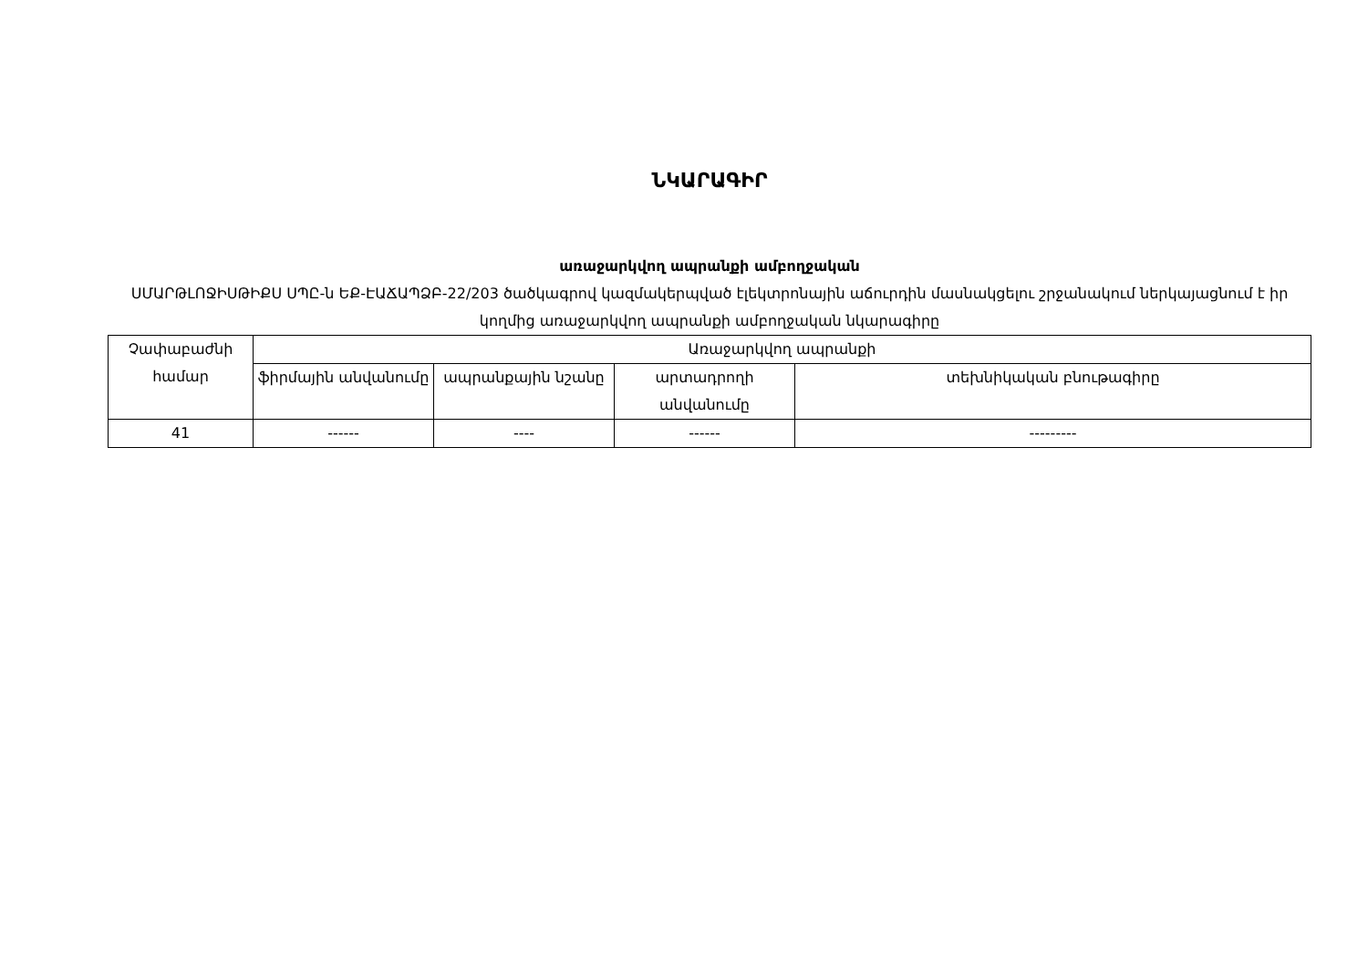ՆԿԱՐԱԳԻՐ
առաջարկվող ապրանքի ամբողջական
ՍՄԱՐԹԼՈՋԻՍԹԻՔՍ ՍՊԸ-ն ԵՔ-ԷԱՃԱՊՁԲ-22/203 ծածկագրով կազմակերպված էլեկտրոնային աճուրդին մասնակցելու շրջանակում ներկայացնում է իր կողմից առաջարկվող ապրանքի ամբողջական նկարագիրը
| Չափաբաժնի համար | Առաջարկվող ապրանքի | | | |
| --- | --- | --- | --- | --- |
| | ֆիրմային անվանումը | ապրանքային նշանը | արտադրողի անվանումը | տեխնիկական բնութագիրը |
| 41 | ------ | ---- | ------ | --------- |